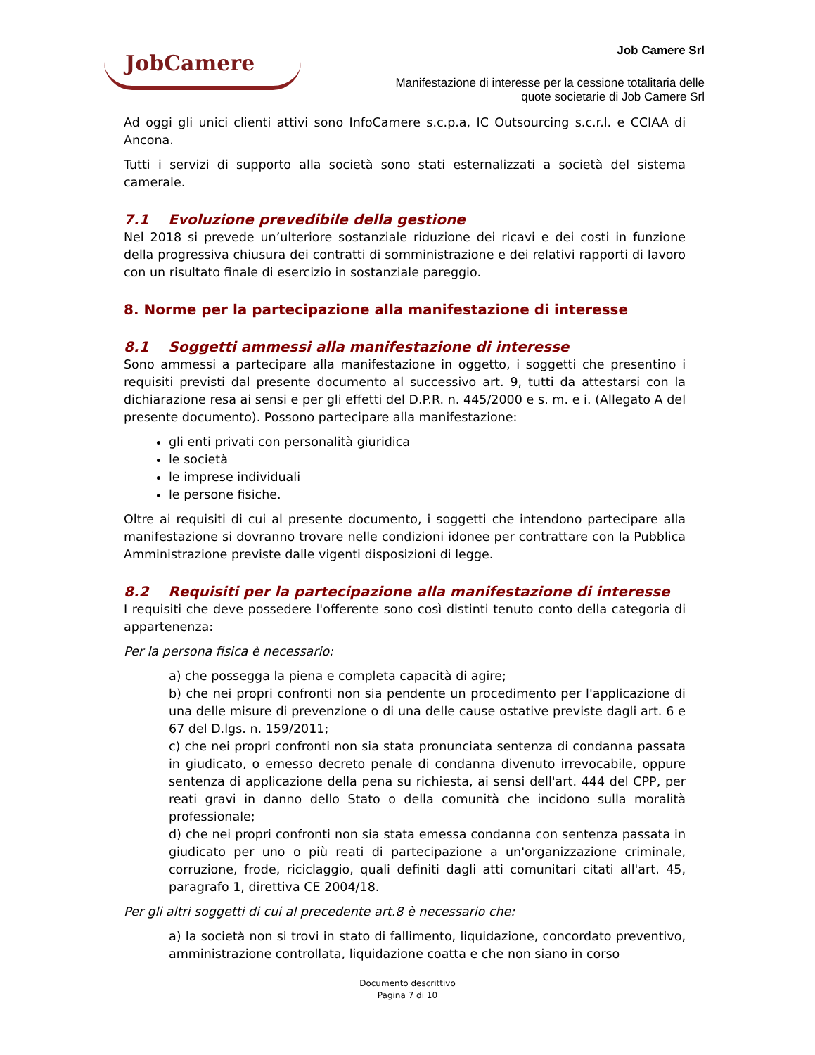JobCamere
Job Camere Srl
Manifestazione di interesse per la cessione totalitaria delle
quote societarie di Job Camere Srl
Ad oggi gli unici clienti attivi sono InfoCamere s.c.p.a, IC Outsourcing s.c.r.l. e CCIAA di Ancona.
Tutti i servizi di supporto alla società sono stati esternalizzati a società del sistema camerale.
7.1 Evoluzione prevedibile della gestione
Nel 2018 si prevede un’ulteriore sostanziale riduzione dei ricavi e dei costi in funzione della progressiva chiusura dei contratti di somministrazione e dei relativi rapporti di lavoro con un risultato finale di esercizio in sostanziale pareggio.
8. Norme per la partecipazione alla manifestazione di interesse
8.1 Soggetti ammessi alla manifestazione di interesse
Sono ammessi a partecipare alla manifestazione in oggetto, i soggetti che presentino i requisiti previsti dal presente documento al successivo art. 9, tutti da attestarsi con la dichiarazione resa ai sensi e per gli effetti del D.P.R. n. 445/2000 e s. m. e i. (Allegato A del presente documento). Possono partecipare alla manifestazione:
gli enti privati con personalità giuridica
le società
le imprese individuali
le persone fisiche.
Oltre ai requisiti di cui al presente documento, i soggetti che intendono partecipare alla manifestazione si dovranno trovare nelle condizioni idonee per contrattare con la Pubblica Amministrazione previste dalle vigenti disposizioni di legge.
8.2 Requisiti per la partecipazione alla manifestazione di interesse
I requisiti che deve possedere l'offerente sono così distinti tenuto conto della categoria di appartenenza:
Per la persona fisica è necessario:
a) che possegga la piena e completa capacità di agire;
b) che nei propri confronti non sia pendente un procedimento per l'applicazione di una delle misure di prevenzione o di una delle cause ostative previste dagli art. 6 e 67 del D.lgs. n. 159/2011;
c) che nei propri confronti non sia stata pronunciata sentenza di condanna passata in giudicato, o emesso decreto penale di condanna divenuto irrevocabile, oppure sentenza di applicazione della pena su richiesta, ai sensi dell'art. 444 del CPP, per reati gravi in danno dello Stato o della comunità che incidono sulla moralità professionale;
d) che nei propri confronti non sia stata emessa condanna con sentenza passata in giudicato per uno o più reati di partecipazione a un'organizzazione criminale, corruzione, frode, riciclaggio, quali definiti dagli atti comunitari citati all'art. 45, paragrafo 1, direttiva CE 2004/18.
Per gli altri soggetti di cui al precedente art.8 è necessario che:
a) la società non si trovi in stato di fallimento, liquidazione, concordato preventivo, amministrazione controllata, liquidazione coatta e che non siano in corso
Documento descrittivo
Pagina 7 di 10